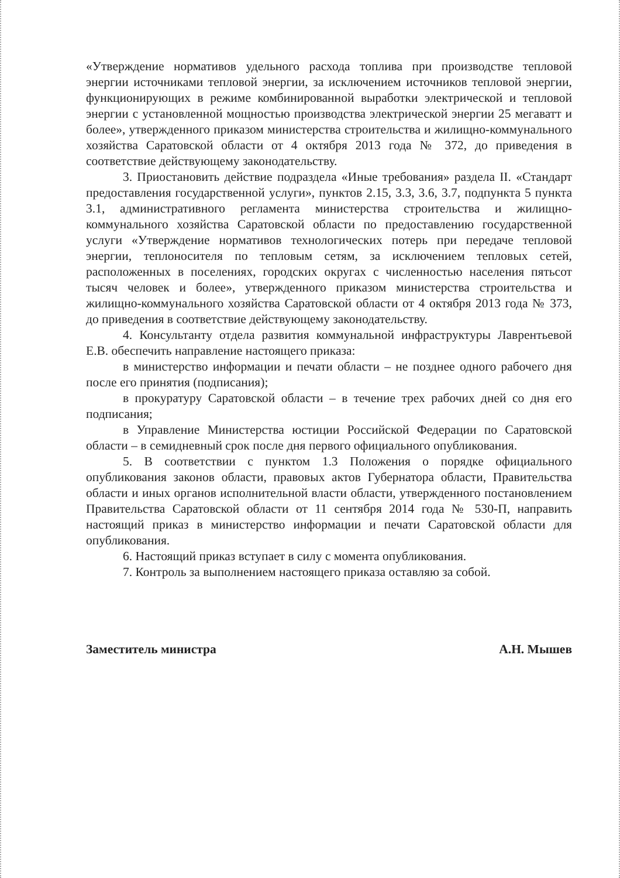«Утверждение нормативов удельного расхода топлива при производстве тепловой энергии источниками тепловой энергии, за исключением источников тепловой энергии, функционирующих в режиме комбинированной выработки электрической и тепловой энергии с установленной мощностью производства электрической энергии 25 мегаватт и более», утвержденного приказом министерства строительства и жилищно-коммунального хозяйства Саратовской области от 4 октября 2013 года № 372, до приведения в соответствие действующему законодательству.
3. Приостановить действие подраздела «Иные требования» раздела II. «Стандарт предоставления государственной услуги», пунктов 2.15, 3.3, 3.6, 3.7, подпункта 5 пункта 3.1, административного регламента министерства строительства и жилищно-коммунального хозяйства Саратовской области по предоставлению государственной услуги «Утверждение нормативов технологических потерь при передаче тепловой энергии, теплоносителя по тепловым сетям, за исключением тепловых сетей, расположенных в поселениях, городских округах с численностью населения пятьсот тысяч человек и более», утвержденного приказом министерства строительства и жилищно-коммунального хозяйства Саратовской области от 4 октября 2013 года № 373, до приведения в соответствие действующему законодательству.
4. Консультанту отдела развития коммунальной инфраструктуры Лаврентьевой Е.В. обеспечить направление настоящего приказа:
в министерство информации и печати области – не позднее одного рабочего дня после его принятия (подписания);
в прокуратуру Саратовской области – в течение трех рабочих дней со дня его подписания;
в Управление Министерства юстиции Российской Федерации по Саратовской области – в семидневный срок после дня первого официального опубликования.
5. В соответствии с пунктом 1.3 Положения о порядке официального опубликования законов области, правовых актов Губернатора области, Правительства области и иных органов исполнительной власти области, утвержденного постановлением Правительства Саратовской области от 11 сентября 2014 года № 530-П, направить настоящий приказ в министерство информации и печати Саратовской области для опубликования.
6. Настоящий приказ вступает в силу с момента опубликования.
7. Контроль за выполнением настоящего приказа оставляю за собой.
Заместитель министра А.Н. Мышев